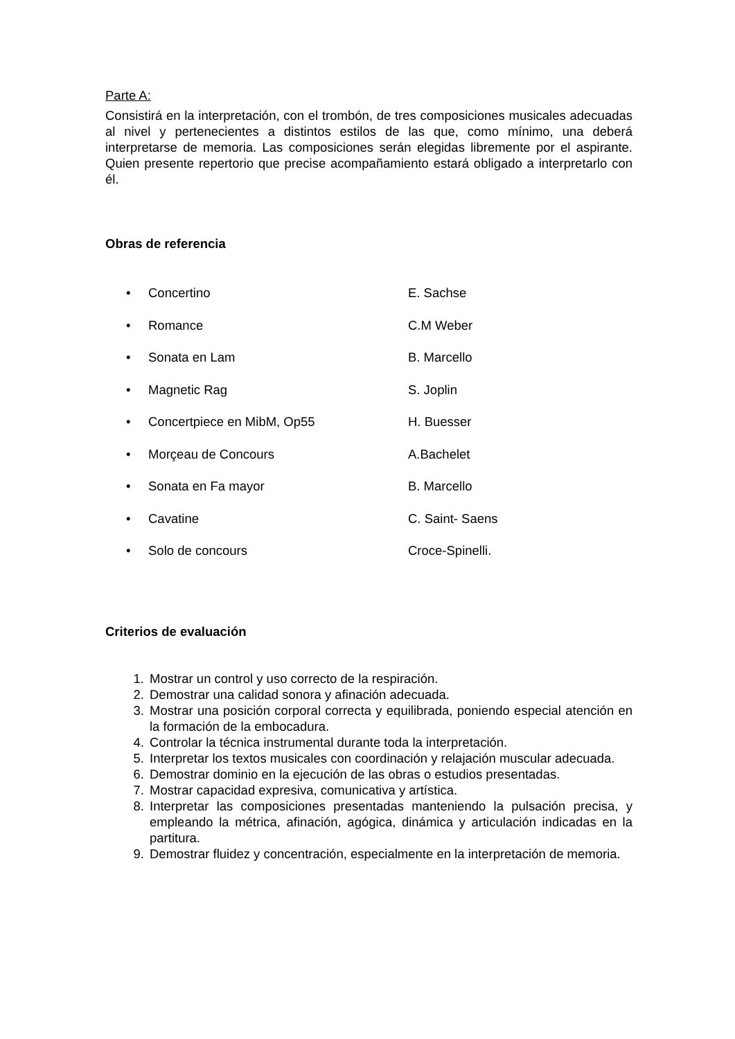Parte A:
Consistirá en la interpretación, con el trombón, de tres composiciones musicales adecuadas al nivel y pertenecientes a distintos estilos de las que, como mínimo, una deberá interpretarse de memoria. Las composiciones serán elegidas libremente por el aspirante. Quien presente repertorio que precise acompañamiento estará obligado a interpretarlo con él.
Obras de referencia
• Concertino E. Sachse
• Romance C.M Weber
• Sonata en Lam B. Marcello
• Magnetic Rag S. Joplin
• Concertpiece en MibM, Op55 H. Buesser
• Morçeau de Concours A.Bachelet
• Sonata en Fa mayor B. Marcello
• Cavatine C. Saint- Saens
• Solo de concours Croce-Spinelli.
Criterios de evaluación
1. Mostrar un control y uso correcto de la respiración.
2. Demostrar una calidad sonora y afinación adecuada.
3. Mostrar una posición corporal correcta y equilibrada, poniendo especial atención en la formación de la embocadura.
4. Controlar la técnica instrumental durante toda la interpretación.
5. Interpretar los textos musicales con coordinación y relajación muscular adecuada.
6. Demostrar dominio en la ejecución de las obras o estudios presentadas.
7. Mostrar capacidad expresiva, comunicativa y artística.
8. Interpretar las composiciones presentadas manteniendo la pulsación precisa, y empleando la métrica, afinación, agógica, dinámica y articulación indicadas en la partitura.
9. Demostrar fluidez y concentración, especialmente en la interpretación de memoria.